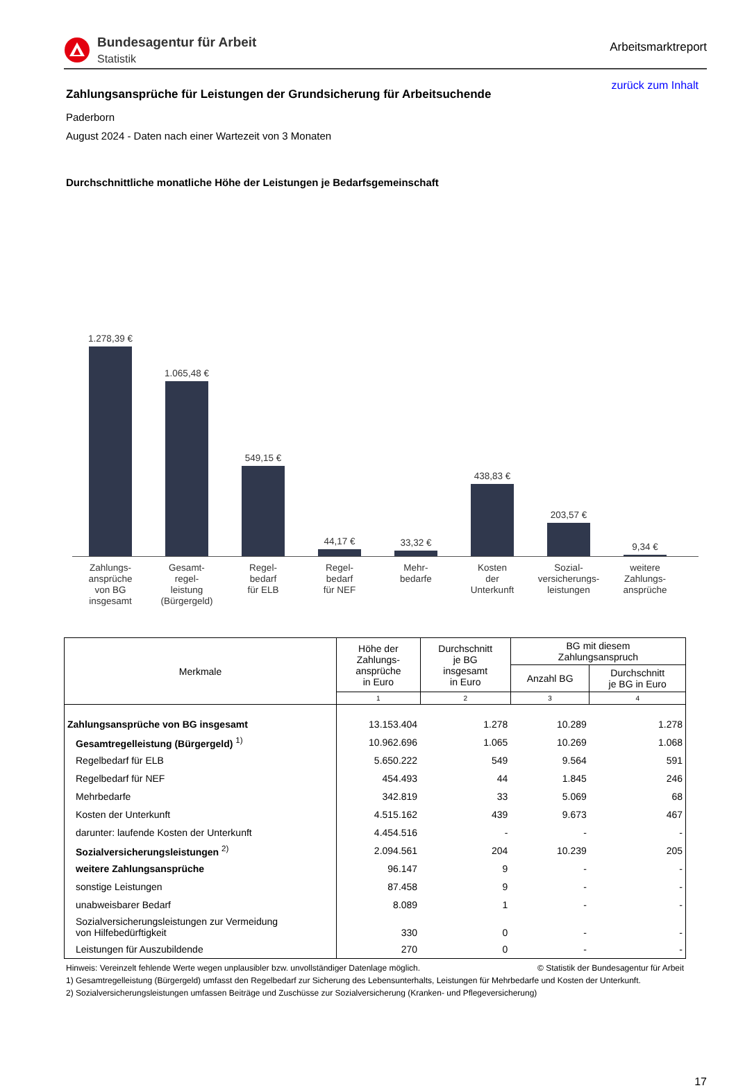Bundesagentur für Arbeit
Statistik
Arbeitsmarktreport
zurück zum Inhalt
Zahlungsansprüche für Leistungen der Grundsicherung für Arbeitsuchende
Paderborn
August 2024 - Daten nach einer Wartezeit von 3 Monaten
Durchschnittliche monatliche Höhe der Leistungen je Bedarfsgemeinschaft
1.278,39 €
1.065,48 €
549,15 €
44,17 €
33,32 €
438,83 €
203,57 €
9,34 €
Zahlungs-
ansprüche
von BG
insgesamt
Gesamt-
regel-
leistung
(Bürgergeld)
Regel-
bedarf
für ELB
Regel-
bedarf
für NEF
Mehr-
bedarfe
Kosten
der
Unterkunft
Sozial-
versicherungs-
leistungen
weitere
Zahlungs-
ansprüche
| Merkmale | Höhe der Zahlungs- ansprüche in Euro | Durchschnitt je BG insgesamt in Euro | BG mit diesem Zahlungsanspruch | |
| --- | --- | --- | --- | --- |
| | | | Anzahl BG | Durchschnitt je BG in Euro |
| | 1 | 2 | 3 | 4 |
| Zahlungsansprüche von BG insgesamt | 13.153.404 | 1.278 | 10.289 | 1.278 |
| Gesamtregelleistung (Bürgergeld) <sup>1)</sup> | 10.962.696 | 1.065 | 10.269 | 1.068 |
| Regelbedarf für ELB | 5.650.222 | 549 | 9.564 | 591 |
| Regelbedarf für NEF | 454.493 | 44 | 1.845 | 246 |
| Mehrbedarfe | 342.819 | 33 | 5.069 | 68 |
| Kosten der Unterkunft | 4.515.162 | 439 | 9.673 | 467 |
| darunter: laufende Kosten der Unterkunft | 4.454.516 | - | - | - |
| Sozialversicherungsleistungen <sup>2)</sup> | 2.094.561 | 204 | 10.239 | 205 |
| weitere Zahlungsansprüche | 96.147 | 9 | - | - |
| sonstige Leistungen | 87.458 | 9 | - | - |
| unabweisbarer Bedarf | 8.089 | 1 | - | - |
| Sozialversicherungsleistungen zur Vermeidung von Hilfebedürftigkeit | 330 | 0 | - | - |
| Leistungen für Auszubildende | 270 | 0 | - | - |
Hinweis: Vereinzelt fehlende Werte wegen unplausibler bzw. unvollständiger Datenlage möglich. © Statistik der Bundesagentur für Arbeit
1) Gesamtregelleistung (Bürgergeld) umfasst den Regelbedarf zur Sicherung des Lebensunterhalts, Leistungen für Mehrbedarfe und Kosten der Unterkunft.
2) Sozialversicherungsleistungen umfassen Beiträge und Zuschüsse zur Sozialversicherung (Kranken- und Pflegeversicherung)
17